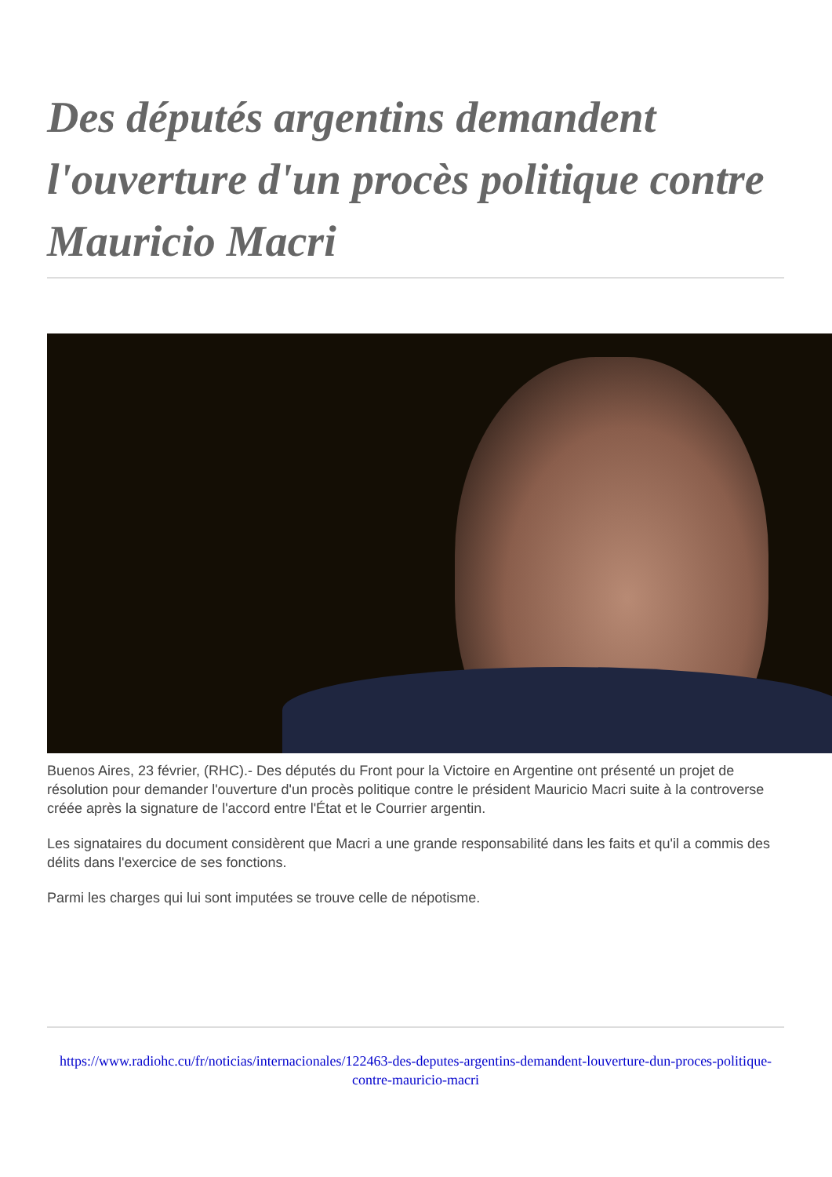Des députés argentins demandent l'ouverture d'un procès politique contre Mauricio Macri
Buenos Aires, 23 février, (RHC).- Des députés du Front pour la Victoire en Argentine ont présenté un projet de résolution pour demander l'ouverture d'un procès politique contre le président Mauricio Macri suite à la controverse créée après la signature de l'accord entre l'État et le Courrier argentin.
Les signataires du document considèrent que Macri a une grande responsabilité dans les faits et qu'il a commis des délits dans l'exercice de ses fonctions.
Parmi les charges qui lui sont imputées se trouve celle de népotisme.
https://www.radiohc.cu/fr/noticias/internacionales/122463-des-deputes-argentins-demandent-louverture-dun-proces-politique-contre-mauricio-macri